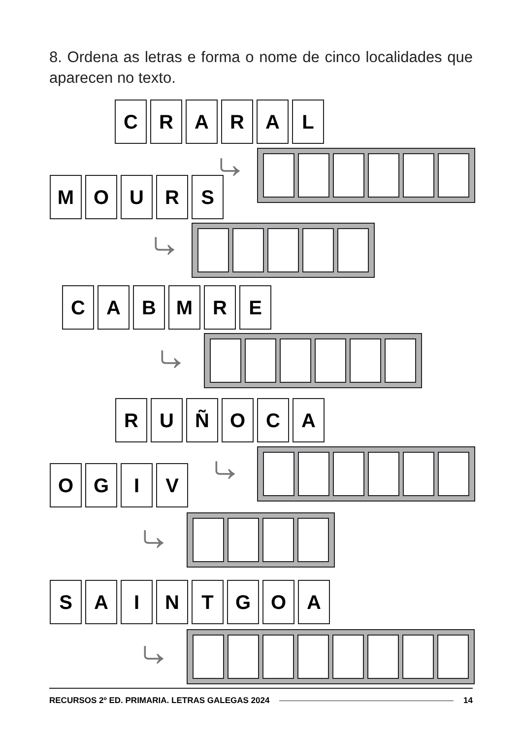8. Ordena as letras e forma o nome de cinco localidades que aparecen no texto.
C R A R A L
⤷
M O U R S
⤷
C A B M R E
⤷
R U Ñ O C A
⤷
O G I V
⤷
S A I N T G O A
⤷
RECURSOS 2º ED. PRIMARIA. LETRAS GALEGAS 2024 14